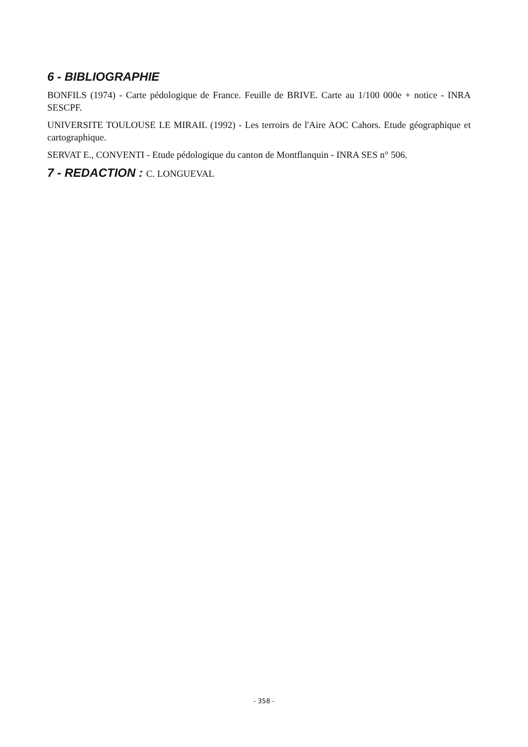6 - BIBLIOGRAPHIE
BONFILS (1974) - Carte pédologique de France. Feuille de BRIVE. Carte au 1/100 000e + notice - INRA SESCPF.
UNIVERSITE TOULOUSE LE MIRAIL (1992) - Les terroirs de l'Aire AOC Cahors. Etude géographique et cartographique.
SERVAT E., CONVENTI - Etude pédologique du canton de Montflanquin - INRA SES n° 506.
7 - REDACTION : C. LONGUEVAL
- 358 -